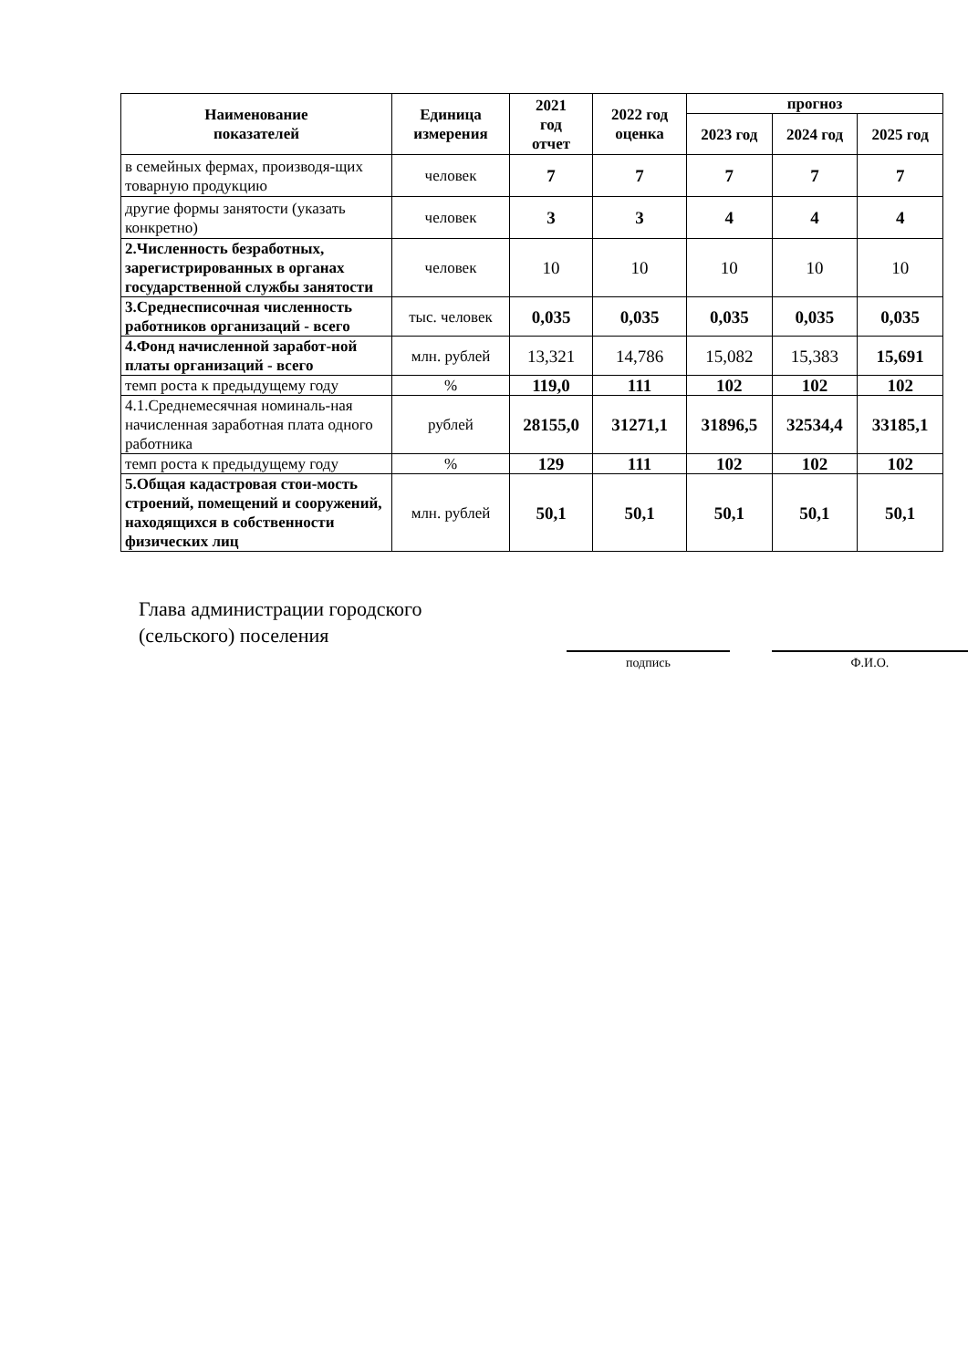| Наименование показателей | Единица измерения | 2021 год отчет | 2022 год оценка | прогноз | | |
| --- | --- | --- | --- | --- | --- | --- |
| | | | | 2023 год | 2024 год | 2025 год |
| в семейных фермах, производя-щих товарную продукцию | человек | 7 | 7 | 7 | 7 | 7 |
| другие формы занятости (указать конкретно) | человек | 3 | 3 | 4 | 4 | 4 |
| 2.Численность безработных, зарегистрированных в органах государственной службы занятости | человек | 10 | 10 | 10 | 10 | 10 |
| 3.Среднесписочная численность работников организаций - всего | тыс. человек | 0,035 | 0,035 | 0,035 | 0,035 | 0,035 |
| 4.Фонд начисленной заработ-ной платы организаций - всего | млн. рублей | 13,321 | 14,786 | 15,082 | 15,383 | 15,691 |
| темп роста к предыдущему году | % | 119,0 | 111 | 102 | 102 | 102 |
| 4.1.Среднемесячная номиналь-ная начисленная заработная плата одного работника | рублей | 28155,0 | 31271,1 | 31896,5 | 32534,4 | 33185,1 |
| темп роста к предыдущему году | % | 129 | 111 | 102 | 102 | 102 |
| 5.Общая кадастровая стои-мость строений, помещений и сооружений, находящихся в собственности физических лиц | млн. рублей | 50,1 | 50,1 | 50,1 | 50,1 | 50,1 |
Глава администрации городского (сельского) поселения
подпись Ф.И.О.